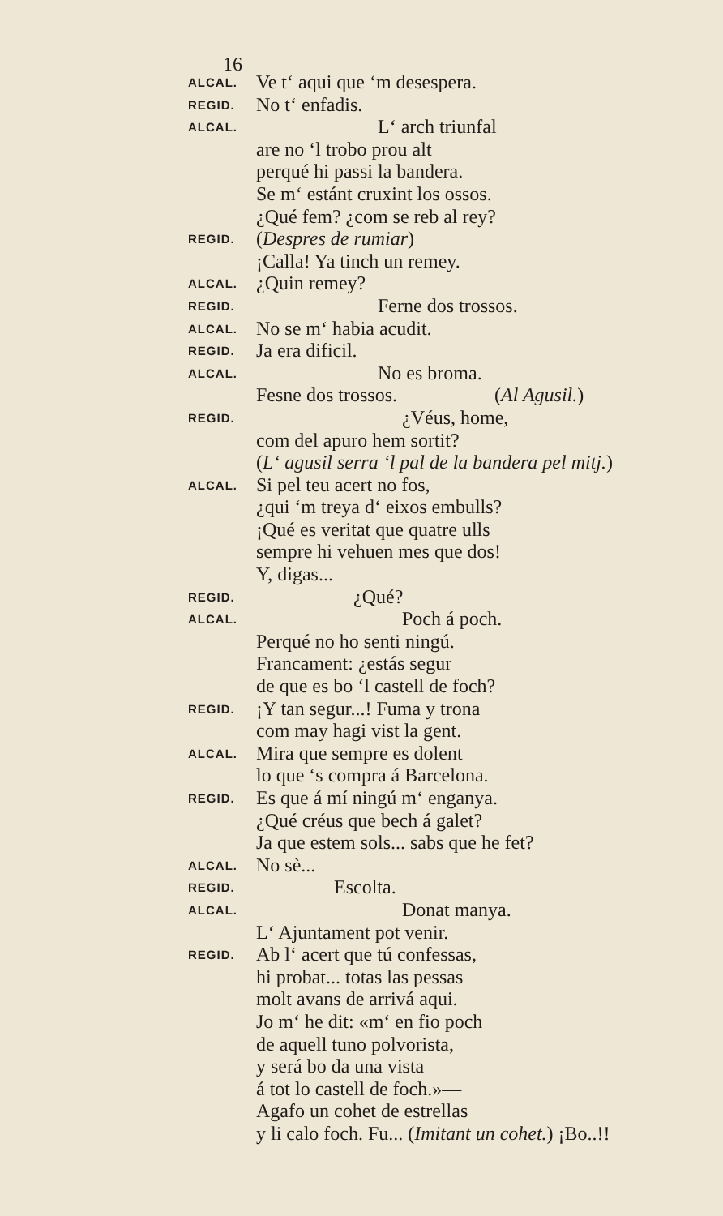16
ALCAL. Ve t‘ aqui que ‘m desespera.
REGID. No t‘ enfadis.
ALCAL. L‘ arch triunfal
are no ‘l trobo prou alt
perqué hi passi la bandera.
Se m‘ estánt cruxint los ossos.
¿Qué fem? ¿com se reb al rey?
REGID. (Despres de rumiar)
¡Calla! Ya tinch un remey.
ALCAL. ¿Quin remey?
REGID. Ferne dos trossos.
ALCAL. No se m‘ habia acudit.
REGID. Ja era dificil.
ALCAL. No es broma.
Fesne dos trossos. (Al Agusil.)
REGID. ¿Véus, home,
com del apuro hem sortit?
(L‘ agusil serra ‘l pal de la bandera pel mitj.)
ALCAL. Si pel teu acert no fos,
¿qui ‘m treya d‘ eixos embulls?
¡Qué es veritat que quatre ulls
sempre hi vehuen mes que dos!
Y, digas...
REGID. ¿Qué?
ALCAL. Poch á poch.
Perqué no ho senti ningú.
Francament: ¿estás segur
de que es bo ‘l castell de foch?
REGID. ¡Y tan segur...! Fuma y trona
com may hagi vist la gent.
ALCAL. Mira que sempre es dolent
lo que ‘s compra á Barcelona.
REGID. Es que á mí ningú m‘ enganya.
¿Qué créus que bech á galet?
Ja que estem sols... sabs que he fet?
ALCAL. No sè...
REGID. Escolta.
ALCAL. Donat manya.
L‘ Ajuntament pot venir.
REGID. Ab l‘ acert que tú confessas,
hi probat... totas las pessas
molt avans de arrivá aqui.
Jo m‘ he dit: «m‘ en fio poch
de aquell tuno polvorista,
y será bo da una vista
á tot lo castell de foch.»—
Agafo un cohet de estrellas
y li calo foch. Fu... (Imitant un cohet.) ¡Bo..!!